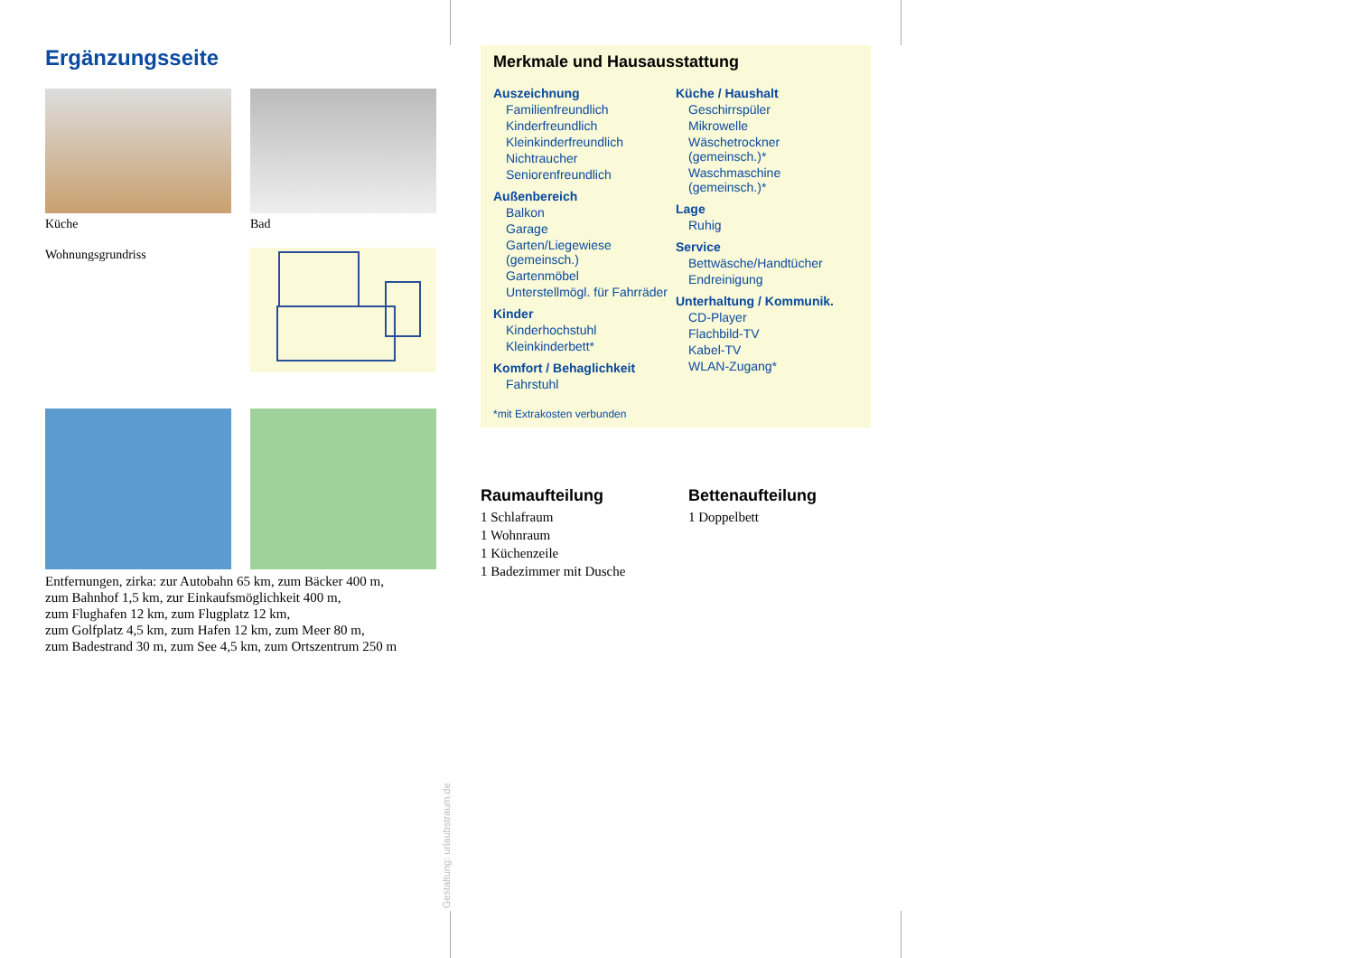Ergänzungsseite
Küche
Bad
Wohnungsgrundriss
Entfernungen, zirka: zur Autobahn 65 km, zum Bäcker 400 m,
zum Bahnhof 1,5 km, zur Einkaufsmöglichkeit 400 m,
zum Flughafen 12 km, zum Flugplatz 12 km,
zum Golfplatz 4,5 km, zum Hafen 12 km, zum Meer 80 m,
zum Badestrand 30 m, zum See 4,5 km, zum Ortszentrum 250 m
Merkmale und Hausausstattung
Auszeichnung
Familienfreundlich
Kinderfreundlich
Kleinkinderfreundlich
Nichtraucher
Seniorenfreundlich
Außenbereich
Balkon
Garage
Garten/Liegewiese (gemeinsch.)
Gartenmöbel
Unterstellmögl. für Fahrräder
Kinder
Kinderhochstuhl
Kleinkinderbett*
Komfort / Behaglichkeit
Fahrstuhl
Küche / Haushalt
Geschirrspüler
Mikrowelle
Wäschetrockner (gemeinsch.)*
Waschmaschine (gemeinsch.)*
Lage
Ruhig
Service
Bettwäsche/Handtücher
Endreinigung
Unterhaltung / Kommunik.
CD-Player
Flachbild-TV
Kabel-TV
WLAN-Zugang*
*mit Extrakosten verbunden
Raumaufteilung
1 Schlafraum
1 Wohnraum
1 Küchenzeile
1 Badezimmer mit Dusche
Bettenaufteilung
1 Doppelbett
Gestaltung: urlaubstraum.de